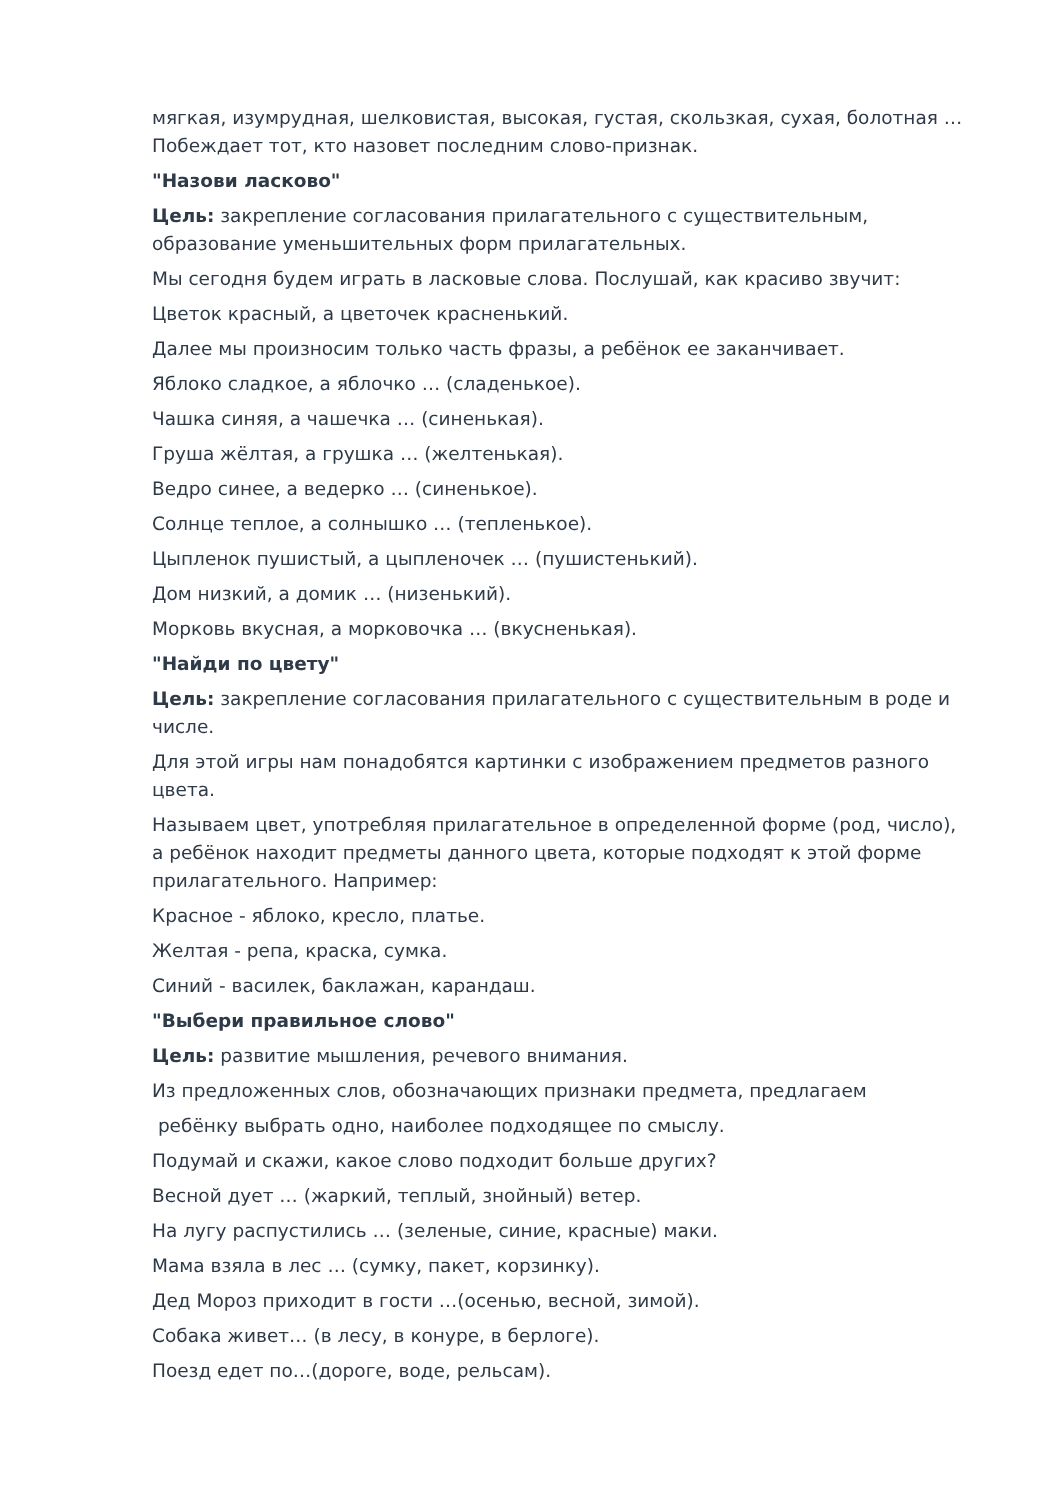мягкая, изумрудная, шелковистая, высокая, густая, скользкая, сухая, болотная … Побеждает тот, кто назовет последним слово-признак.
"Назови ласково"
Цель: закрепление согласования прилагательного с существительным, образование уменьшительных форм прилагательных.
Мы сегодня будем играть в ласковые слова. Послушай, как красиво звучит:
Цветок красный, а цветочек красненький.
Далее мы произносим только часть фразы, а ребёнок ее заканчивает.
Яблоко сладкое, а яблочко … (сладенькое).
Чашка синяя, а чашечка … (синенькая).
Груша жёлтая, а грушка … (желтенькая).
Ведро синее, а ведерко … (синенькое).
Солнце теплое, а солнышко … (тепленькое).
Цыпленок пушистый, а цыпленочек … (пушистенький).
Дом низкий, а домик … (низенький).
Морковь вкусная, а морковочка … (вкусненькая).
"Найди по цвету"
Цель: закрепление согласования прилагательного с существительным в роде и числе.
Для этой игры нам понадобятся картинки с изображением предметов разного цвета.
Называем цвет, употребляя прилагательное в определенной форме (род, число), а ребёнок находит предметы данного цвета, которые подходят к этой форме прилагательного. Например:
Красное - яблоко, кресло, платье.
Желтая - репа, краска, сумка.
Синий - василек, баклажан, карандаш.
"Выбери правильное слово"
Цель: развитие мышления, речевого внимания.
Из предложенных слов, обозначающих признаки предмета, предлагаем
ребёнку выбрать одно, наиболее подходящее по смыслу.
Подумай и скажи, какое слово подходит больше других?
Весной дует … (жаркий, теплый, знойный) ветер.
На лугу распустились … (зеленые, синие, красные) маки.
Мама взяла в лес … (сумку, пакет, корзинку).
Дед Мороз приходит в гости …(осенью, весной, зимой).
Собака живет… (в лесу, в конуре, в берлоге).
Поезд едет по…(дороге, воде, рельсам).